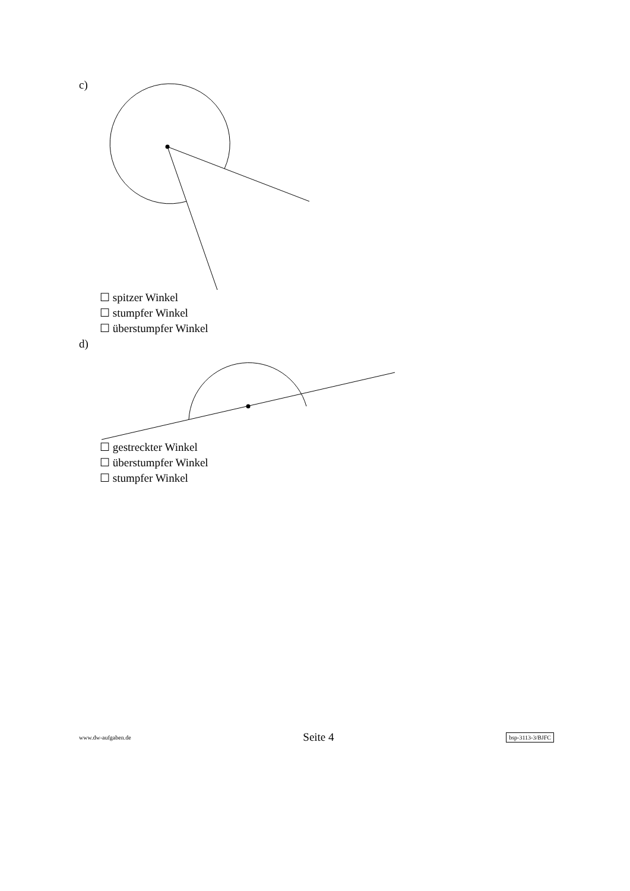c)
☐ spitzer Winkel
☐ stumpfer Winkel
☐ überstumpfer Winkel
d)
☐ gestreckter Winkel
☐ überstumpfer Winkel
☐ stumpfer Winkel
www.dw-aufgaben.de Seite 4 bsp-3113-3/BJFC